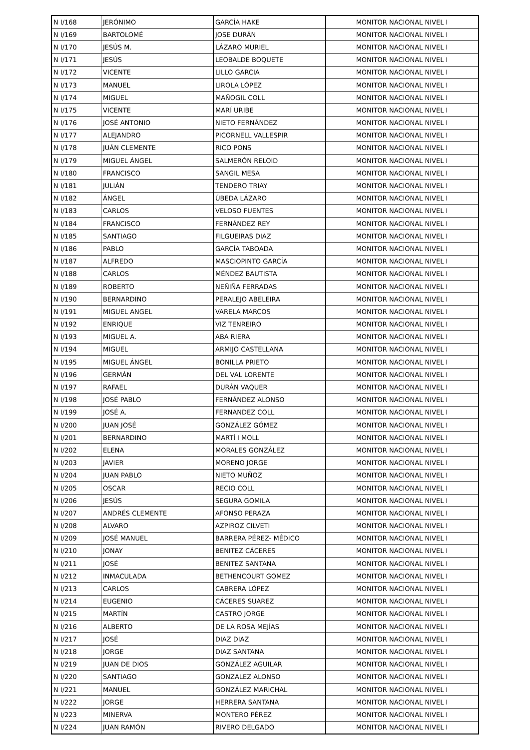| N I/168 | JERÓNIMO | GARCÍA HAKE | MONITOR NACIONAL NIVEL I |
| N I/169 | BARTOLOMÉ | JOSE DURÁN | MONITOR NACIONAL NIVEL I |
| N I/170 | JESÚS M. | LÁZARO MURIEL | MONITOR NACIONAL NIVEL I |
| N I/171 | JESÚS | LEOBALDE BOQUETE | MONITOR NACIONAL NIVEL I |
| N I/172 | VICENTE | LILLO GARCIA | MONITOR NACIONAL NIVEL I |
| N I/173 | MANUEL | LIROLA LÓPEZ | MONITOR NACIONAL NIVEL I |
| N I/174 | MIGUEL | MAÑOGIL COLL | MONITOR NACIONAL NIVEL I |
| N I/175 | VICENTE | MARÍ URIBE | MONITOR NACIONAL NIVEL I |
| N I/176 | JOSÉ ANTONIO | NIETO FERNÁNDEZ | MONITOR NACIONAL NIVEL I |
| N I/177 | ALEJANDRO | PICORNELL VALLESPIR | MONITOR NACIONAL NIVEL I |
| N I/178 | JUÁN CLEMENTE | RICO PONS | MONITOR NACIONAL NIVEL I |
| N I/179 | MIGUEL ÁNGEL | SALMERÓN RELOID | MONITOR NACIONAL NIVEL I |
| N I/180 | FRANCISCO | SANGIL MESA | MONITOR NACIONAL NIVEL I |
| N I/181 | JULIÁN | TENDERO TRIAY | MONITOR NACIONAL NIVEL I |
| N I/182 | ÁNGEL | ÚBEDA LÁZARO | MONITOR NACIONAL NIVEL I |
| N I/183 | CARLOS | VELOSO FUENTES | MONITOR NACIONAL NIVEL I |
| N I/184 | FRANCISCO | FERNÁNDEZ REY | MONITOR NACIONAL NIVEL I |
| N I/185 | SANTIAGO | FILGUEIRAS DIAZ | MONITOR NACIONAL NIVEL I |
| N I/186 | PABLO | GARCÍA TABOADA | MONITOR NACIONAL NIVEL I |
| N I/187 | ALFREDO | MASCIOPINTO GARCÍA | MONITOR NACIONAL NIVEL I |
| N I/188 | CARLOS | MÉNDEZ BAUTISTA | MONITOR NACIONAL NIVEL I |
| N I/189 | ROBERTO | NEÑIÑA FERRADAS | MONITOR NACIONAL NIVEL I |
| N I/190 | BERNARDINO | PERALEJO ABELEIRA | MONITOR NACIONAL NIVEL I |
| N I/191 | MIGUEL ANGEL | VARELA MARCOS | MONITOR NACIONAL NIVEL I |
| N I/192 | ENRIQUE | VIZ TENREIRO | MONITOR NACIONAL NIVEL I |
| N I/193 | MIGUEL A. | ABA RIERA | MONITOR NACIONAL NIVEL I |
| N I/194 | MIGUEL | ARMIJO CASTELLANA | MONITOR NACIONAL NIVEL I |
| N I/195 | MIGUEL ÁNGEL | BONILLA PRIETO | MONITOR NACIONAL NIVEL I |
| N I/196 | GERMÁN | DEL VAL LORENTE | MONITOR NACIONAL NIVEL I |
| N I/197 | RAFAEL | DURÁN VAQUER | MONITOR NACIONAL NIVEL I |
| N I/198 | JOSÉ PABLO | FERNÁNDEZ ALONSO | MONITOR NACIONAL NIVEL I |
| N I/199 | JOSÉ A. | FERNANDEZ COLL | MONITOR NACIONAL NIVEL I |
| N I/200 | JUAN JOSÉ | GONZÁLEZ GÓMEZ | MONITOR NACIONAL NIVEL I |
| N I/201 | BERNARDINO | MARTÍ I MOLL | MONITOR NACIONAL NIVEL I |
| N I/202 | ELENA | MORALES GONZÁLEZ | MONITOR NACIONAL NIVEL I |
| N I/203 | JAVIER | MORENO JORGE | MONITOR NACIONAL NIVEL I |
| N I/204 | JUAN PABLO | NIETO MUÑOZ | MONITOR NACIONAL NIVEL I |
| N I/205 | OSCAR | RECIO COLL | MONITOR NACIONAL NIVEL I |
| N I/206 | JESÚS | SEGURA GOMILA | MONITOR NACIONAL NIVEL I |
| N I/207 | ANDRÉS CLEMENTE | AFONSO PERAZA | MONITOR NACIONAL NIVEL I |
| N I/208 | ALVARO | AZPIROZ CILVETI | MONITOR NACIONAL NIVEL I |
| N I/209 | JOSÉ MANUEL | BARRERA PÉREZ- MÉDICO | MONITOR NACIONAL NIVEL I |
| N I/210 | JONAY | BENITEZ CÁCERES | MONITOR NACIONAL NIVEL I |
| N I/211 | JOSÉ | BENITEZ SANTANA | MONITOR NACIONAL NIVEL I |
| N I/212 | INMACULADA | BETHENCOURT GOMEZ | MONITOR NACIONAL NIVEL I |
| N I/213 | CARLOS | CABRERA LÓPEZ | MONITOR NACIONAL NIVEL I |
| N I/214 | EUGENIO | CÁCERES SUAREZ | MONITOR NACIONAL NIVEL I |
| N I/215 | MARTÍN | CASTRO JORGE | MONITOR NACIONAL NIVEL I |
| N I/216 | ALBERTO | DE LA ROSA MEJÍAS | MONITOR NACIONAL NIVEL I |
| N I/217 | JOSÉ | DIAZ DIAZ | MONITOR NACIONAL NIVEL I |
| N I/218 | JORGE | DIAZ SANTANA | MONITOR NACIONAL NIVEL I |
| N I/219 | JUAN DE DIOS | GONZÁLEZ AGUILAR | MONITOR NACIONAL NIVEL I |
| N I/220 | SANTIAGO | GONZALEZ ALONSO | MONITOR NACIONAL NIVEL I |
| N I/221 | MANUEL | GONZÁLEZ MARICHAL | MONITOR NACIONAL NIVEL I |
| N I/222 | JORGE | HERRERA SANTANA | MONITOR NACIONAL NIVEL I |
| N I/223 | MINERVA | MONTERO PÉREZ | MONITOR NACIONAL NIVEL I |
| N I/224 | JUAN RAMÓN | RIVERO DELGADO | MONITOR NACIONAL NIVEL I |